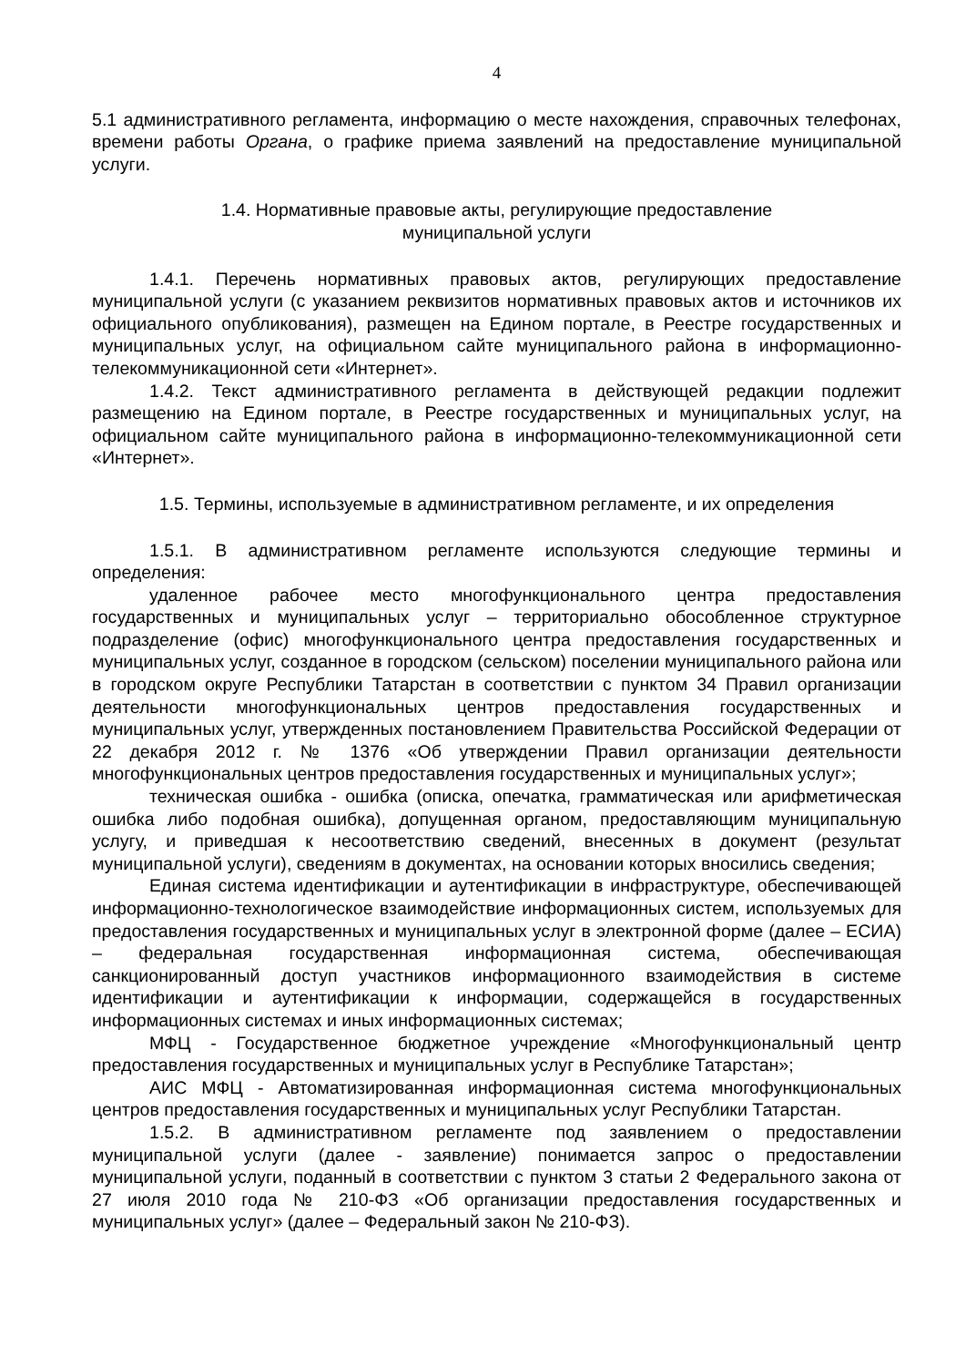4
5.1 административного регламента, информацию о месте нахождения, справочных телефонах, времени работы Органа, о графике приема заявлений на предоставление муниципальной услуги.
1.4. Нормативные правовые акты, регулирующие предоставление
муниципальной услуги
1.4.1. Перечень нормативных правовых актов, регулирующих предоставление муниципальной услуги (с указанием реквизитов нормативных правовых актов и источников их официального опубликования), размещен на Едином портале, в Реестре государственных и муниципальных услуг, на официальном сайте муниципального района в информационно-телекоммуникационной сети «Интернет».
1.4.2. Текст административного регламента в действующей редакции подлежит размещению на Едином портале, в Реестре государственных и муниципальных услуг, на официальном сайте муниципального района в информационно-телекоммуникационной сети «Интернет».
1.5. Термины, используемые в административном регламенте, и их определения
1.5.1. В административном регламенте используются следующие термины и определения:
удаленное рабочее место многофункционального центра предоставления государственных и муниципальных услуг – территориально обособленное структурное подразделение (офис) многофункционального центра предоставления государственных и муниципальных услуг, созданное в городском (сельском) поселении муниципального района или в городском округе Республики Татарстан в соответствии с пунктом 34 Правил организации деятельности многофункциональных центров предоставления государственных и муниципальных услуг, утвержденных постановлением Правительства Российской Федерации от 22 декабря 2012 г. № 1376 «Об утверждении Правил организации деятельности многофункциональных центров предоставления государственных и муниципальных услуг»;
техническая ошибка - ошибка (описка, опечатка, грамматическая или арифметическая ошибка либо подобная ошибка), допущенная органом, предоставляющим муниципальную услугу, и приведшая к несоответствию сведений, внесенных в документ (результат муниципальной услуги), сведениям в документах, на основании которых вносились сведения;
Единая система идентификации и аутентификации в инфраструктуре, обеспечивающей информационно-технологическое взаимодействие информационных систем, используемых для предоставления государственных и муниципальных услуг в электронной форме (далее – ЕСИА) – федеральная государственная информационная система, обеспечивающая санкционированный доступ участников информационного взаимодействия в системе идентификации и аутентификации к информации, содержащейся в государственных информационных системах и иных информационных системах;
МФЦ - Государственное бюджетное учреждение «Многофункциональный центр предоставления государственных и муниципальных услуг в Республике Татарстан»;
АИС МФЦ - Автоматизированная информационная система многофункциональных центров предоставления государственных и муниципальных услуг Республики Татарстан.
1.5.2. В административном регламенте под заявлением о предоставлении муниципальной услуги (далее - заявление) понимается запрос о предоставлении муниципальной услуги, поданный в соответствии с пунктом 3 статьи 2 Федерального закона от 27 июля 2010 года № 210-ФЗ «Об организации предоставления государственных и муниципальных услуг» (далее – Федеральный закон № 210-ФЗ).